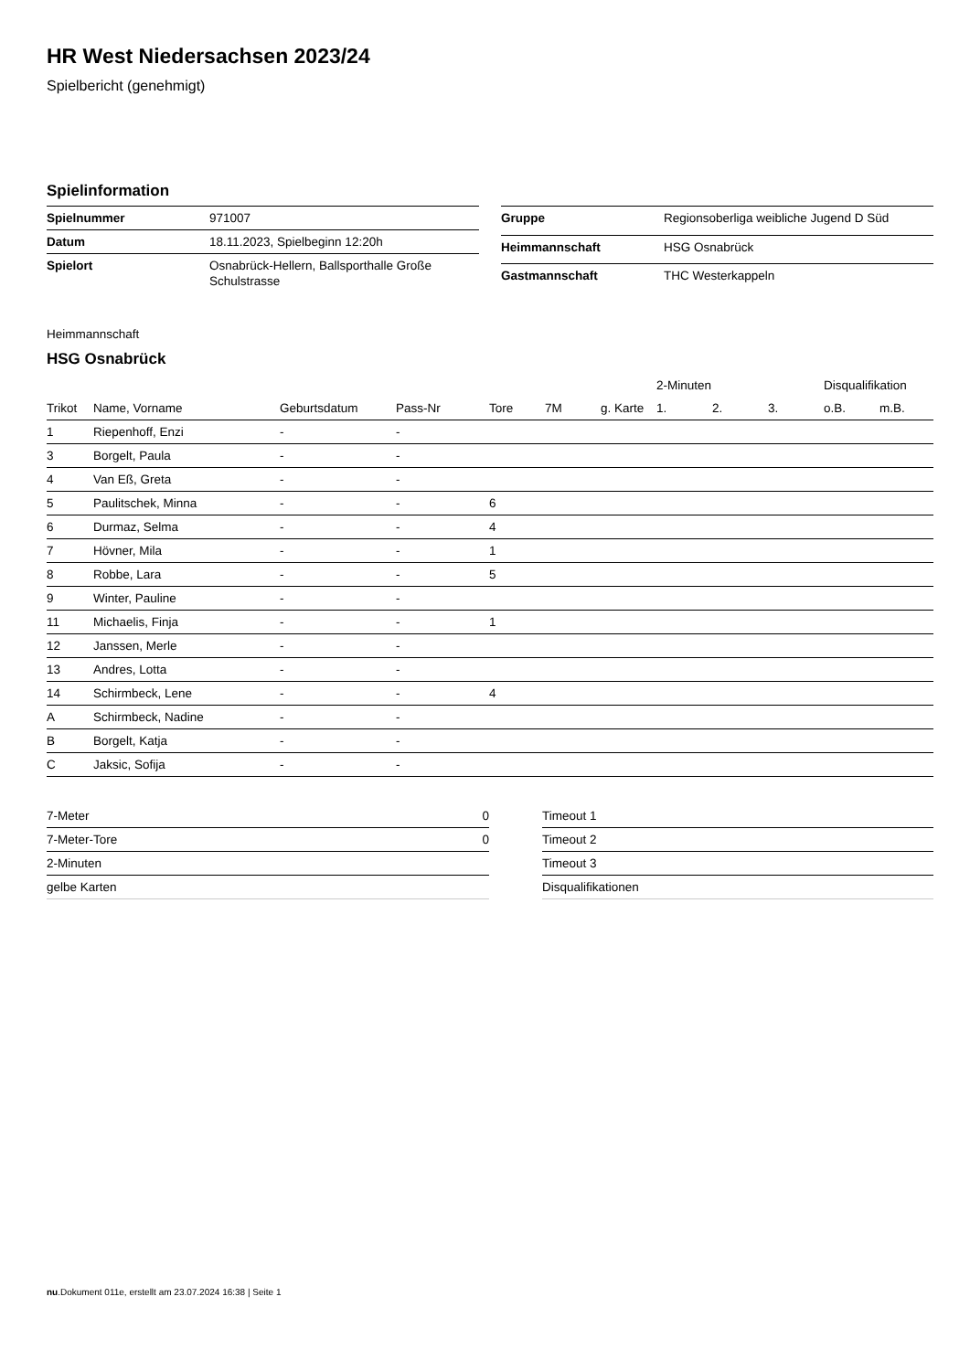HR West Niedersachsen 2023/24
Spielbericht (genehmigt)
Spielinformation
| Spielnummer | 971007 |
| Datum | 18.11.2023, Spielbeginn 12:20h |
| Spielort | Osnabrück-Hellern, Ballsporthalle Große Schulstrasse |
| Gruppe | Regionsoberliga weibliche Jugend D Süd |
| Heimmannschaft | HSG Osnabrück |
| Gastmannschaft | THC Westerkappeln |
Heimmannschaft
HSG Osnabrück
| | | | | | | | 2-Minuten | | | Disqualifikation | |
| --- | --- | --- | --- | --- | --- | --- | --- | --- | --- | --- | --- |
| Trikot | Name, Vorname | Geburtsdatum | Pass-Nr | Tore | 7M | g. Karte | 1. | 2. | 3. | o.B. | m.B. |
| 1 | Riepenhoff, Enzi | - | - | | | | | | | | |
| 3 | Borgelt, Paula | - | - | | | | | | | | |
| 4 | Van Eß, Greta | - | - | | | | | | | | |
| 5 | Paulitschek, Minna | - | - | 6 | | | | | | | |
| 6 | Durmaz, Selma | - | - | 4 | | | | | | | |
| 7 | Hövner, Mila | - | - | 1 | | | | | | | |
| 8 | Robbe, Lara | - | - | 5 | | | | | | | |
| 9 | Winter, Pauline | - | - | | | | | | | | |
| 11 | Michaelis, Finja | - | - | 1 | | | | | | | |
| 12 | Janssen, Merle | - | - | | | | | | | | |
| 13 | Andres, Lotta | - | - | | | | | | | | |
| 14 | Schirmbeck, Lene | - | - | 4 | | | | | | | |
| A | Schirmbeck, Nadine | - | - | | | | | | | | |
| B | Borgelt, Katja | - | - | | | | | | | | |
| C | Jaksic, Sofija | - | - | | | | | | | | |
| 7-Meter | 0 |
| 7-Meter-Tore | 0 |
| 2-Minuten | |
| gelbe Karten | |
| Timeout 1 |
| Timeout 2 |
| Timeout 3 |
| Disqualifikationen |
nu.Dokument 011e, erstellt am 23.07.2024 16:38 | Seite 1